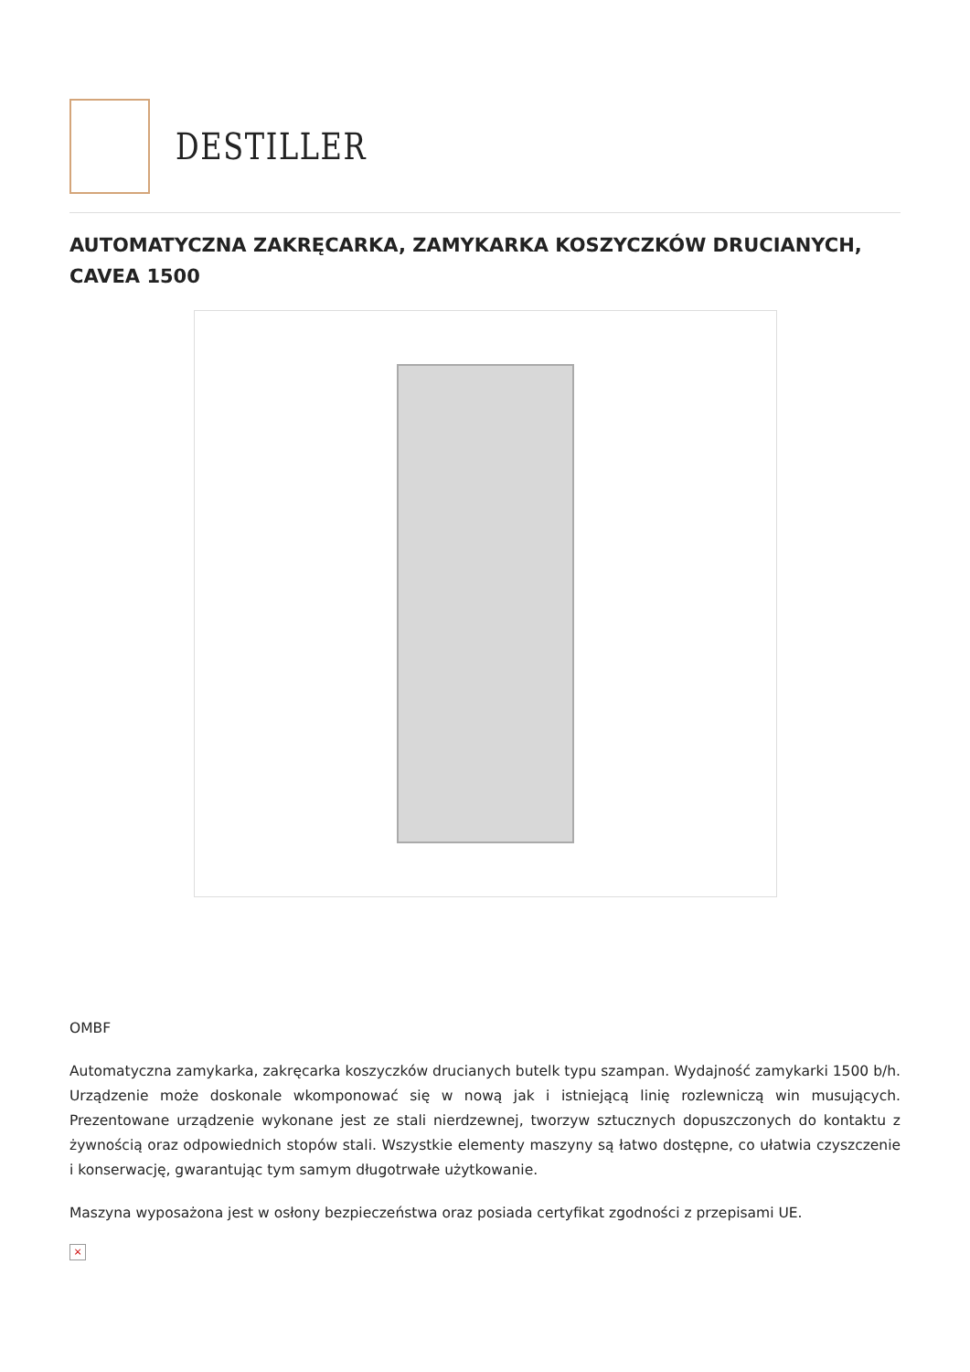DESTILLER
AUTOMATYCZNA ZAKRĘCARKA, ZAMYKARKA KOSZYCZKÓW DRUCIANYCH, CAVEA 1500
OMBF
Automatyczna zamykarka, zakręcarka koszyczków drucianych butelk typu szampan. Wydajność zamykarki 1500 b/h. Urządzenie może doskonale wkomponować się w nową jak i istniejącą linię rozlewniczą win musujących. Prezentowane urządzenie wykonane jest ze stali nierdzewnej, tworzyw sztucznych dopuszczonych do kontaktu z żywnością oraz odpowiednich stopów stali. Wszystkie elementy maszyny są łatwo dostępne, co ułatwia czyszczenie i konserwację, gwarantując tym samym długotrwałe użytkowanie.
Maszyna wyposażona jest w osłony bezpieczeństwa oraz posiada certyfikat zgodności z przepisami UE.
×